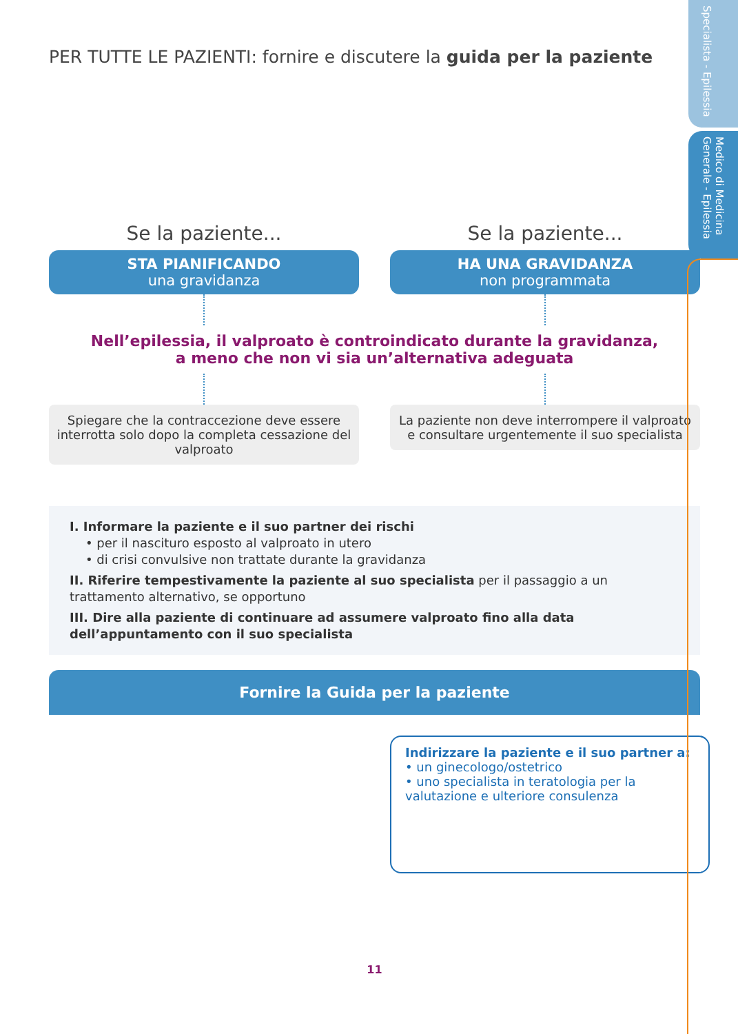Specialista - Epilessia
Medico di Medicina Generale - Epilessia
PER TUTTE LE PAZIENTI: fornire e discutere la guida per la paziente
Se la paziente...
STA PIANIFICANDO
una gravidanza
Se la paziente...
HA UNA GRAVIDANZA
non programmata
Nell’epilessia, il valproato è controindicato durante la gravidanza,
a meno che non vi sia un’alternativa adeguata
Spiegare che la contraccezione deve essere interrotta solo dopo la completa cessazione del valproato
La paziente non deve interrompere il valproato e consultare urgentemente il suo specialista
I. Informare la paziente e il suo partner dei rischi
• per il nascituro esposto al valproato in utero
• di crisi convulsive non trattate durante la gravidanza
II. Riferire tempestivamente la paziente al suo specialista per il passaggio a un trattamento alternativo, se opportuno
III. Dire alla paziente di continuare ad assumere valproato fino alla data dell’appuntamento con il suo specialista
Fornire la Guida per la paziente
Indirizzare la paziente e il suo partner a:
• un ginecologo/ostetrico
• uno specialista in teratologia per la valutazione e ulteriore consulenza
11